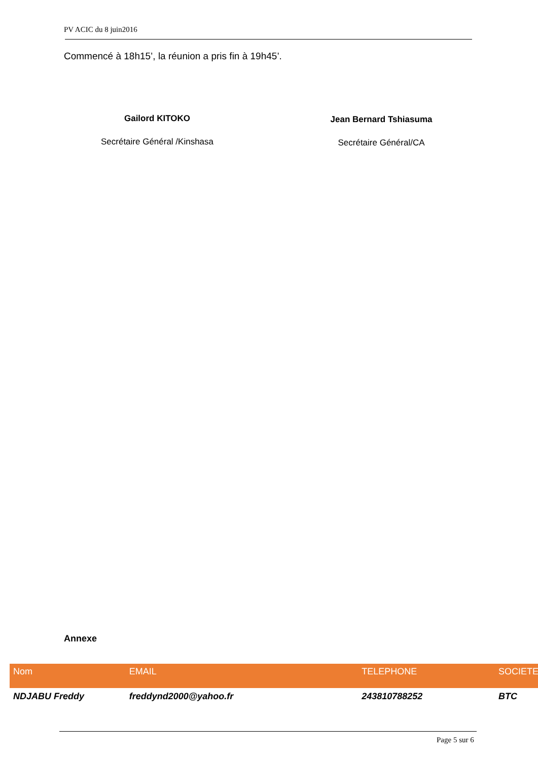PV ACIC du 8 juin2016
Commencé à 18h15’, la réunion a pris fin à 19h45’.
Gailord KITOKO
Secrétaire Général /Kinshasa
Jean Bernard Tshiasuma
Secrétaire Général/CA
Annexe
| Nom | EMAIL | TELEPHONE | SOCIETE |
| --- | --- | --- | --- |
| NDJABU Freddy | freddynd2000@yahoo.fr | 243810788252 | BTC |
Page 5 sur 6